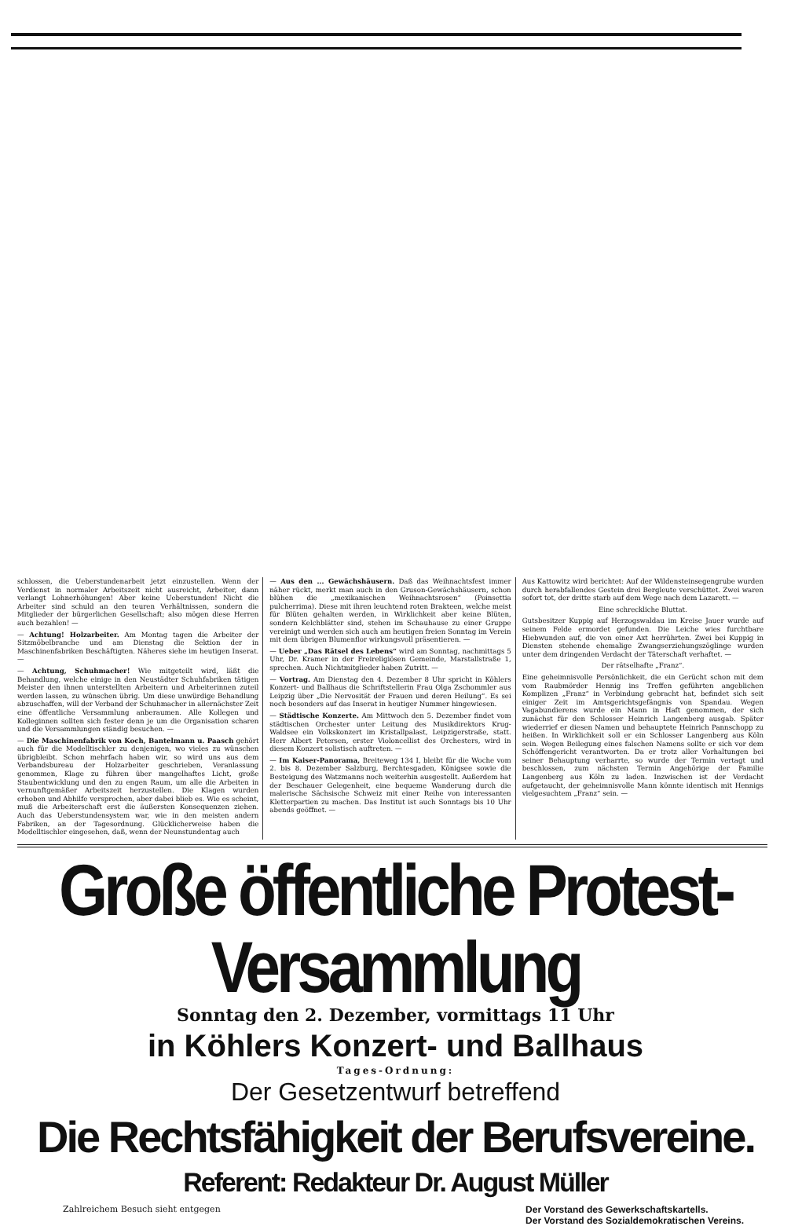schlossen, die Ueberstundenarbeit jetzt einzustellen. Wenn der Verdienst in normaler Arbeitszeit nicht ausreicht, Arbeiter, dann verlangt Lohnerhöhungen! Aber keine Ueberstunden! Nicht die Arbeiter sind schuld an den teuren Verhältnissen, sondern die Mitglieder der bürgerlichen Gesellschaft; also mögen diese Herren auch bezahlen! —
— Achtung! Holzarbeiter. Am Montag tagen die Arbeiter der Sitzmöbelbranche und am Dienstag die Sektion der in Maschinenfabriken Beschäftigten. Näheres siehe im heutigen Inserat. —
— Achtung, Schuhmacher! Wie mitgeteilt wird, läßt die Behandlung, welche einige in den Neustädter Schuhfabriken tätigen Meister den ihnen unterstellten Arbeitern und Arbeiterinnen zuteil werden lassen, zu wünschen übrig. Um diese unwürdige Behandlung abzuschaffen, will der Verband der Schuhmacher in allernächster Zeit eine öffentliche Versammlung anberaumen. Alle Kollegen und Kolleginnen sollten sich fester denn je um die Organisation scharen und die Versammlungen ständig besuchen. —
— Die Maschinenfabrik von Koch, Bantelmann u. Paasch gehört auch für die Modelltischler zu denjenigen, wo vieles zu wünschen übrigbleibt. Schon mehrfach haben wir, so wird uns aus dem Verbandsbureau der Holzarbeiter geschrieben, Veranlassung genommen, Klage zu führen über mangelhaftes Licht, große Staubentwicklung und den zu engen Raum, um alle die Arbeiten in vernunftgemäßer Arbeitszeit herzustellen. Die Klagen wurden erhoben und Abhilfe versprochen, aber dabei blieb es. Wie es scheint, muß die Arbeiterschaft erst die äußersten Konsequenzen ziehen. Auch das Ueberstundensystem war, wie in den meisten andern Fabriken, an der Tagesordnung. Glücklicherweise haben die Modelltischler eingesehen, daß, wenn der Neunstundentag auch
— Aus den ... Gewächshäusern. Daß das Weihnachtsfest immer näher rückt, merkt man auch in den Gruson-Gewächshäusern, schon blühen die „mexikanischen Weihnachtsrosen“ (Poinsettia pulcherrima). Diese mit ihren leuchtend roten Brakteen, welche meist für Blüten gehalten werden, in Wirklichkeit aber keine Blüten, sondern Kelchblätter sind, stehen im Schauhause zu einer Gruppe vereinigt und werden sich auch am heutigen freien Sonntag im Verein mit dem übrigen Blumenflor wirkungsvoll präsentieren. —
— Ueber „Das Rätsel des Lebens“ wird am Sonntag, nachmittags 5 Uhr, Dr. Kramer in der Freireligiösen Gemeinde, Marstallstraße 1, sprechen. Auch Nichtmitglieder haben Zutritt. —
— Vortrag. Am Dienstag den 4. Dezember 8 Uhr spricht in Köhlers Konzert- und Ballhaus die Schriftstellerin Frau Olga Zschommler aus Leipzig über „Die Nervosität der Frauen und deren Heilung“. Es sei noch besonders auf das Inserat in heutiger Nummer hingewiesen.
— Städtische Konzerte. Am Mittwoch den 5. Dezember findet vom städtischen Orchester unter Leitung des Musikdirektors Krug-Waldsee ein Volkskonzert im Kristallpalast, Leipzigerstraße, statt. Herr Albert Petersen, erster Violoncellist des Orchesters, wird in diesem Konzert solistisch auftreten. —
— Im Kaiser-Panorama, Breiteweg 134 I, bleibt für die Woche vom 2. bis 8. Dezember Salzburg, Berchtesgaden, Königsee sowie die Besteigung des Watzmanns noch weiterhin ausgestellt. Außerdem hat der Beschauer Gelegenheit, eine bequeme Wanderung durch die malerische Sächsische Schweiz mit einer Reihe von interessanten Kletterpartien zu machen. Das Institut ist auch Sonntags bis 10 Uhr abends geöffnet. —
Aus Kattowitz wird berichtet: Auf der Wildensteinsegengrube wurden durch herabfallendes Gestein drei Bergleute verschüttet. Zwei waren sofort tot, der dritte starb auf dem Wege nach dem Lazarett. —
Eine schreckliche Bluttat.
Gutsbesitzer Kuppig auf Herzogswaldau im Kreise Jauer wurde auf seinem Felde ermordet gefunden. Die Leiche wies furchtbare Hiebwunden auf, die von einer Axt herrührten. Zwei bei Kuppig in Diensten stehende ehemalige Zwangserziehungszöglinge wurden unter dem dringenden Verdacht der Täterschaft verhaftet. —
Der rätselhafte „Franz“.
Eine geheimnisvolle Persönlichkeit, die ein Gerücht schon mit dem vom Raubmörder Hennig ins Treffen geführten angeblichen Komplizen „Franz“ in Verbindung gebracht hat, befindet sich seit einiger Zeit im Amtsgerichtsgefängnis von Spandau. Wegen Vagabundierens wurde ein Mann in Haft genommen, der sich zunächst für den Schlosser Heinrich Langenberg ausgab. Später wiederrief er diesen Namen und behauptete Heinrich Pannschopp zu heißen. In Wirklichkeit soll er ein Schlosser Langenberg aus Köln sein. Wegen Beilegung eines falschen Namens sollte er sich vor dem Schöffengericht verantworten. Da er trotz aller Vorhaltungen bei seiner Behauptung verharrte, so wurde der Termin vertagt und beschlossen, zum nächsten Termin Angehörige der Familie Langenberg aus Köln zu laden. Inzwischen ist der Verdacht aufgetaucht, der geheimnisvolle Mann könnte identisch mit Hennigs vielgesuchtem „Franz“ sein. —
Große öffentliche Protest-Versammlung
Sonntag den 2. Dezember, vormittags 11 Uhr
in Köhlers Konzert- und Ballhaus
Tages-Ordnung:
Der Gesetzentwurf betreffend
Die Rechtsfähigkeit der Berufsvereine.
Referent: Redakteur Dr. August Müller
Zahlreichem Besuch sieht entgegen Der Vorstand des Gewerkschaftskartells.
Der Vorstand des Sozialdemokratischen Vereins.